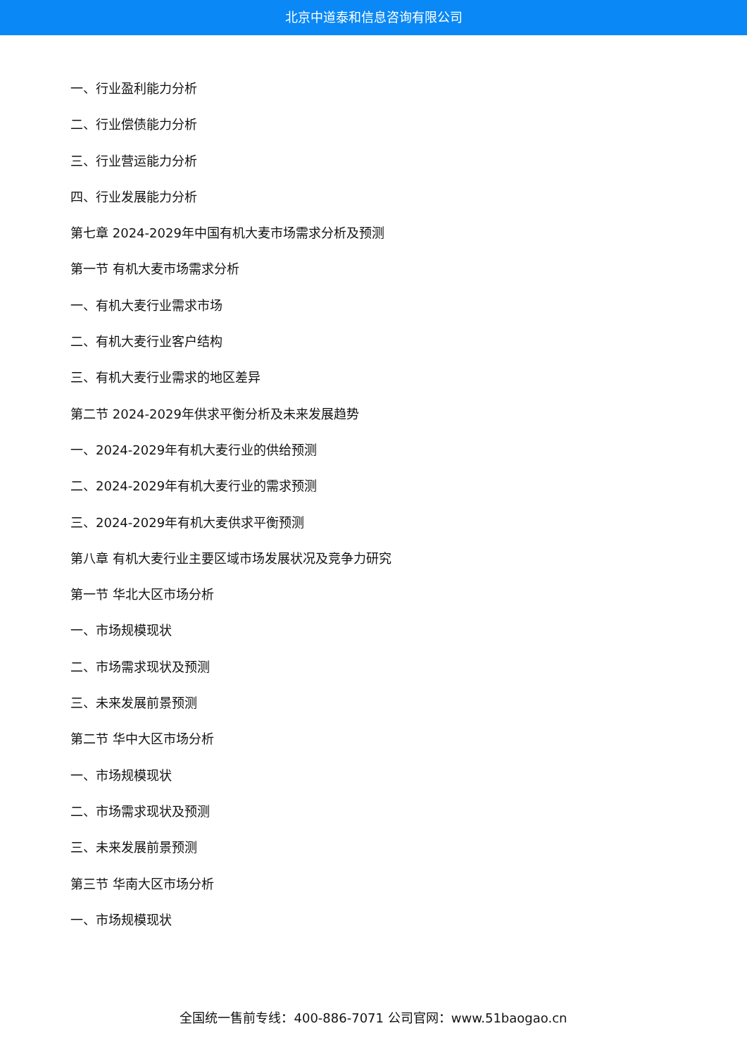北京中道泰和信息咨询有限公司
一、行业盈利能力分析
二、行业偿债能力分析
三、行业营运能力分析
四、行业发展能力分析
第七章 2024-2029年中国有机大麦市场需求分析及预测
第一节 有机大麦市场需求分析
一、有机大麦行业需求市场
二、有机大麦行业客户结构
三、有机大麦行业需求的地区差异
第二节 2024-2029年供求平衡分析及未来发展趋势
一、2024-2029年有机大麦行业的供给预测
二、2024-2029年有机大麦行业的需求预测
三、2024-2029年有机大麦供求平衡预测
第八章 有机大麦行业主要区域市场发展状况及竞争力研究
第一节 华北大区市场分析
一、市场规模现状
二、市场需求现状及预测
三、未来发展前景预测
第二节 华中大区市场分析
一、市场规模现状
二、市场需求现状及预测
三、未来发展前景预测
第三节 华南大区市场分析
一、市场规模现状
全国统一售前专线：400-886-7071 公司官网：www.51baogao.cn